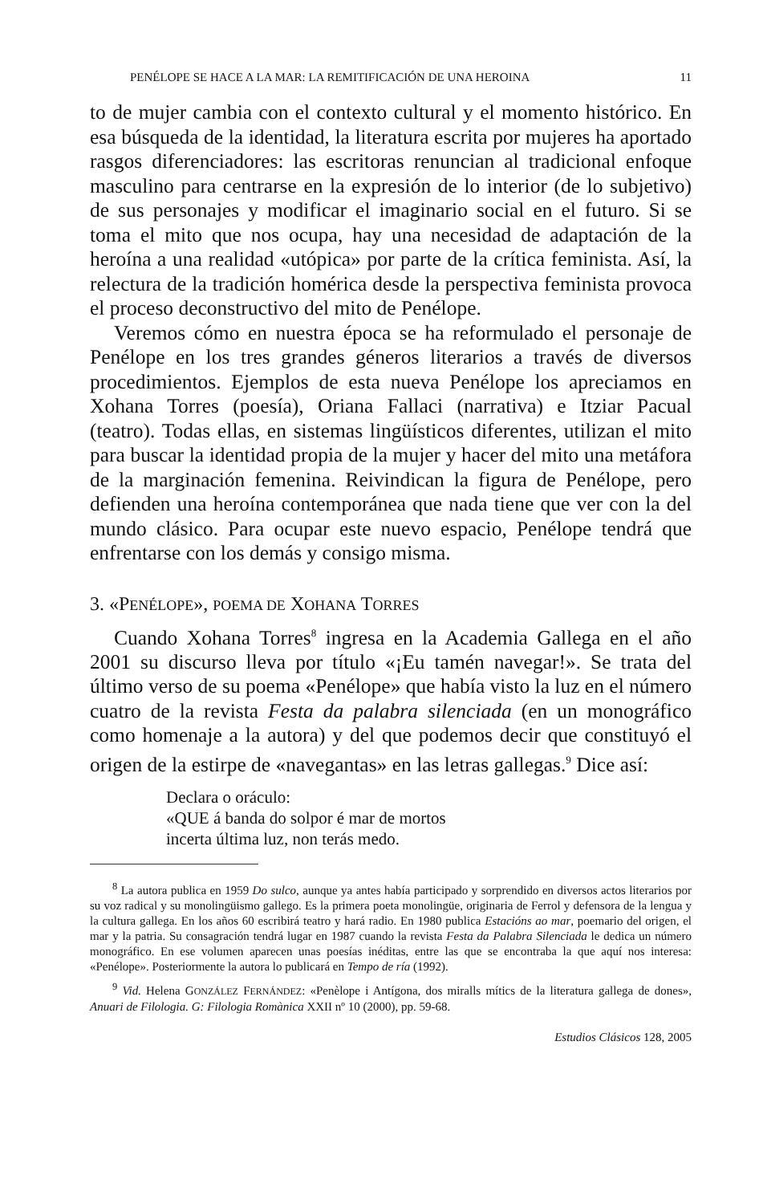PENÉLOPE SE HACE A LA MAR: LA REMITIFICACIÓN DE UNA HEROINA 11
to de mujer cambia con el contexto cultural y el momento histórico. En esa búsqueda de la identidad, la literatura escrita por mujeres ha aportado rasgos diferenciadores: las escritoras renuncian al tradicional enfoque masculino para centrarse en la expresión de lo interior (de lo subjetivo) de sus personajes y modificar el imaginario social en el futuro. Si se toma el mito que nos ocupa, hay una necesidad de adaptación de la heroína a una realidad «utópica» por parte de la crítica feminista. Así, la relectura de la tradición homérica desde la perspectiva feminista provoca el proceso deconstructivo del mito de Penélope.
Veremos cómo en nuestra época se ha reformulado el personaje de Penélope en los tres grandes géneros literarios a través de diversos procedimientos. Ejemplos de esta nueva Penélope los apreciamos en Xohana Torres (poesía), Oriana Fallaci (narrativa) e Itziar Pacual (teatro). Todas ellas, en sistemas lingüísticos diferentes, utilizan el mito para buscar la identidad propia de la mujer y hacer del mito una metáfora de la marginación femenina. Reivindican la figura de Penélope, pero defienden una heroína contemporánea que nada tiene que ver con la del mundo clásico. Para ocupar este nuevo espacio, Penélope tendrá que enfrentarse con los demás y consigo misma.
3. «PENÉLOPE», POEMA DE XOHANA TORRES
Cuando Xohana Torres<sup>8</sup> ingresa en la Academia Gallega en el año 2001 su discurso lleva por título «¡Eu tamén navegar!». Se trata del último verso de su poema «Penélope» que había visto la luz en el número cuatro de la revista Festa da palabra silenciada (en un monográfico como homenaje a la autora) y del que podemos decir que constituyó el origen de la estirpe de «navegantas» en las letras gallegas.<sup>9</sup> Dice así:
Declara o oráculo:
«QUE á banda do solpor é mar de mortos
incerta última luz, non terás medo.
<sup>8</sup> La autora publica en 1959 Do sulco, aunque ya antes había participado y sorprendido en diversos actos literarios por su voz radical y su monolingüismo gallego. Es la primera poeta monolingüe, originaria de Ferrol y defensora de la lengua y la cultura gallega. En los años 60 escribirá teatro y hará radio. En 1980 publica Estacións ao mar, poemario del origen, el mar y la patria. Su consagración tendrá lugar en 1987 cuando la revista Festa da Palabra Silenciada le dedica un número monográfico. En ese volumen aparecen unas poesías inéditas, entre las que se encontraba la que aquí nos interesa: «Penélope». Posteriormente la autora lo publicará en Tempo de ría (1992).
<sup>9</sup> Vid. Helena GONZÁLEZ FERNÁNDEZ: «Penèlope i Antígona, dos miralls mítics de la literatura gallega de dones», Anuari de Filologia. G: Filologia Romànica XXII nº 10 (2000), pp. 59-68.
Estudios Clásicos 128, 2005